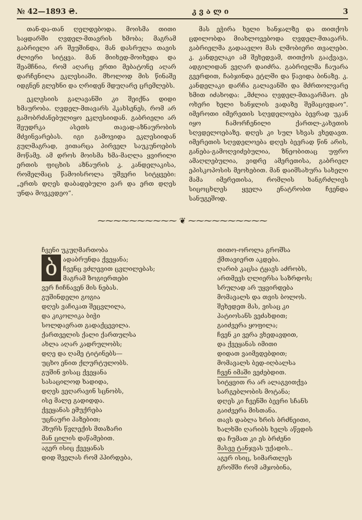№ 42—1893 ₴. კ ვ ა ლ ი 3
თან-და-თან ღელდებოდა. მოისმა თითი საყდარში ღვდელ-მთავრის ხმობა; მაგრამ გაბრიელი არ შეუშინდა, მან დასრულა თავის ძლიერი სიტყვა. მან მიიხედ-მოიხედა და შეამჩნია, რომ აღარც ერთი მებატონე აღარ დარჩენილა ეკლესიაში. მხოლოდ მის წინაშე იდგნენ გლეხნი და ღრიდენ მდუღარე ცრემლებს.
ეკლესიის გალავანში კი შეიქნა დიდი ხმაურობა. ღვდელ-მთავარს ჰკახსენეს, რომ არ გამობრძანებულიყო ეკლესიიდან. გაბრიელი არ შეუდრკა ასეთს თავად-აზნაურობის მძვინვარებას. იგი გამოვიდა ეკლესიიდან გულმაგრად, ვითარცა პირველ საუკუნოების მოწამე. ამ დროს მოისმა ხმა-მაღლა ყვირილი ერთის ფიცხის აზნაურის კ. კანდელაკისა, რომელმაც წამოისროლა უშვერი სიტყვები: „ერთს დღეს დაბადებული ვარ და ერთ დღეს უნდა მოვკვდეო“.
მას ეჭირა ხელი ხანჯალზე და თითქოს ცდილობდა მიახლოვებოდა ღვდელ-მთავარს. გაბრიელმა გადაავლო მას ლმობიერი თვალები. კ. კანდელაკი ამ შეხედვამ, თითქოს გააქვავა, ადგილიდან ვეღარ დაიძრა. გაბრიელმა ჩაუარა გვერდით, ჩაბჯინდა ეტლში და წავიდა ბინაზე. კ. კანდელაკი დარჩა გალავანში და მძრთოლვარე ხმით იძახოდა: „მძლია ღვდელ-მთავარმაო. ეს ოხერი ხელი ხანჯლის ვადაზე შემაცივდაო“. იმეროთი იმერეთის სღვდელოება ბევრად უკან იყო ჩამორჩენილი ქართლ-კახეთის სღვდელოებაზე. დღეს კი სულ სხვას ვხედავთ. იმერეთის სღვდელოება დღეს ბევრად წინ არის, განება-გამოღვიძებულია, ზნეობითაც უფრო ამაღლებულია, ვიდრე ამერეთისა, გაბრიელ ეპისკოპოსის მეოხებით. მან დაიმსახურა სახელი მამა იმერეთისა, რომლის ხანგრძლივს სიცოცხლეს ყველა ენატრობთ ჩვენდა სანუგეშოდ.
⁓⁓⁓⁓⁓⁓⁓⁓⁓⁓ ❦ ⁓⁓⁓⁓⁓⁓⁓⁓⁓⁓
ჩვენი უკუღმართობა
ბადაბრუნდა ქვეყანა;
ჩვენც ვძლევით ცვლილებას;
მაგრამ ზოგიერთები
ვერ ჩიჩნავენ მის ნებას.
გუშინდელი გოგია
დღეს ვაჩიკათ შეცვლილა,
და კიკოლიკა ბიჭი
სოლდავრათ გადაქცევილა.
ქართველის ქალი ქართულსა
ახლა აღარ კადრულობს;
დღე და ღამე ტიტინებს—
უცხო ენით ქლურტულობს.
გუშინ ვისაც ქვეყანა
სასაცილოდ ხადიდა,
დღეს ვეღარავინ სცნობს,
ისე მალე გადიდდა.
ქვეყანას ემუქრება
უცნაური ჰაზებით;
ჰხურს წვლექის მთაზარი
მან ცილის დაწამებით.
აგერ ისიც ქვეყანას
დიდ შველას რომ ჰპირდება,
თითო-ოროლა გროშსა
ქმთავიერთ აკდება.
ღარიბ კაცსა ტყავს აძრობს,
ართმევს ღლიერსა საზრდოს;
სრულად არ უყვირდება
მომავალს და თვის ბოლოს.
შეხედეთ მას, ვისაც კი
პატიოსანს ვეძახდით;
გაიძვერა ყოფილა;
ჩვენ კი ვერა ვხედავდით,
და ქვეყანას იმითი
დიდათ ვაიმედებდით;
მომავალს ბედ-იღბალსა
ჩვენ იმაში ვეძებდით.
სიტყვით რა არ ალაგვითქვა
სარგებლობის მოტანა;
დღეს კი ჩვენში ბევრი სჩანს
გაიძვერა მისთანა.
თავს დაბლა ხრის ბრძნეითი,
ხალხში ღარიბს ხელს აწვდის
და ჩუმათ კი ეს ბრძენი
მასვე ტანჯვას უქადის..
აგერ ისიც, სიმართლეს
გროშში რომ ამჯობინა,